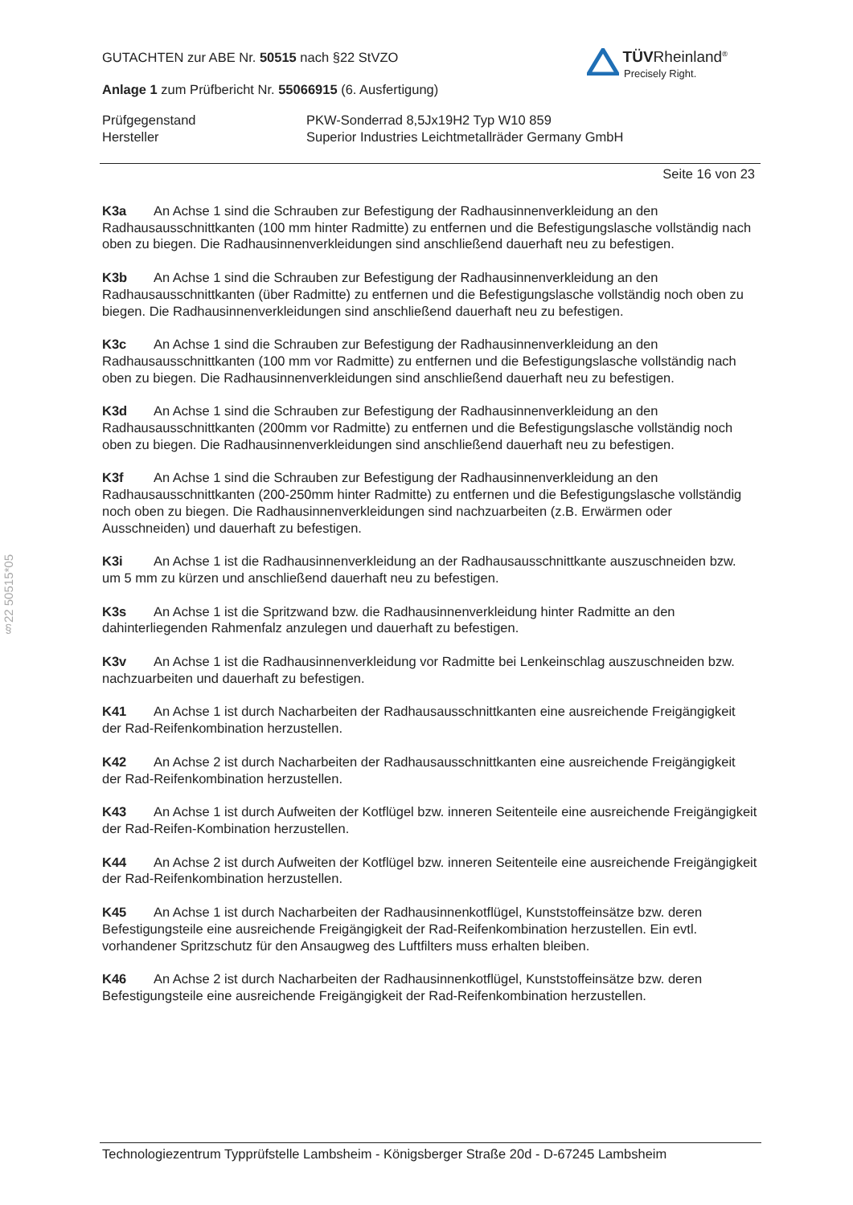§22 50515*05
TÜV Rheinland<sup>®</sup>
Precisely Right.
GUTACHTEN zur ABE Nr. 50515 nach §22 StVZO
Anlage 1 zum Prüfbericht Nr. 55066915 (6. Ausfertigung)
Prüfgegenstand PKW-Sonderrad 8,5Jx19H2 Typ W10 859
Hersteller Superior Industries Leichtmetallräder Germany GmbH
Seite 16 von 23
K3a An Achse 1 sind die Schrauben zur Befestigung der Radhausinnenverkleidung an den Radhausausschnittkanten (100 mm hinter Radmitte) zu entfernen und die Befestigungslasche vollständig nach oben zu biegen. Die Radhausinnenverkleidungen sind anschließend dauerhaft neu zu befestigen.
K3b An Achse 1 sind die Schrauben zur Befestigung der Radhausinnenverkleidung an den Radhausausschnittkanten (über Radmitte) zu entfernen und die Befestigungslasche vollständig noch oben zu biegen. Die Radhausinnenverkleidungen sind anschließend dauerhaft neu zu befestigen.
K3c An Achse 1 sind die Schrauben zur Befestigung der Radhausinnenverkleidung an den Radhausausschnittkanten (100 mm vor Radmitte) zu entfernen und die Befestigungslasche vollständig nach oben zu biegen. Die Radhausinnenverkleidungen sind anschließend dauerhaft neu zu befestigen.
K3d An Achse 1 sind die Schrauben zur Befestigung der Radhausinnenverkleidung an den Radhausausschnittkanten (200mm vor Radmitte) zu entfernen und die Befestigungslasche vollständig noch oben zu biegen. Die Radhausinnenverkleidungen sind anschließend dauerhaft neu zu befestigen.
K3f An Achse 1 sind die Schrauben zur Befestigung der Radhausinnenverkleidung an den Radhausausschnittkanten (200-250mm hinter Radmitte) zu entfernen und die Befestigungslasche vollständig noch oben zu biegen. Die Radhausinnenverkleidungen sind nachzuarbeiten (z.B. Erwärmen oder Ausschneiden) und dauerhaft zu befestigen.
K3i An Achse 1 ist die Radhausinnenverkleidung an der Radhausausschnittkante auszuschneiden bzw. um 5 mm zu kürzen und anschließend dauerhaft neu zu befestigen.
K3s An Achse 1 ist die Spritzwand bzw. die Radhausinnenverkleidung hinter Radmitte an den dahinterliegenden Rahmenfalz anzulegen und dauerhaft zu befestigen.
K3v An Achse 1 ist die Radhausinnenverkleidung vor Radmitte bei Lenkeinschlag auszuschneiden bzw. nachzuarbeiten und dauerhaft zu befestigen.
K41 An Achse 1 ist durch Nacharbeiten der Radhausausschnittkanten eine ausreichende Freigängigkeit der Rad-Reifenkombination herzustellen.
K42 An Achse 2 ist durch Nacharbeiten der Radhausausschnittkanten eine ausreichende Freigängigkeit der Rad-Reifenkombination herzustellen.
K43 An Achse 1 ist durch Aufweiten der Kotflügel bzw. inneren Seitenteile eine ausreichende Freigängigkeit der Rad-Reifen-Kombination herzustellen.
K44 An Achse 2 ist durch Aufweiten der Kotflügel bzw. inneren Seitenteile eine ausreichende Freigängigkeit der Rad-Reifenkombination herzustellen.
K45 An Achse 1 ist durch Nacharbeiten der Radhausinnenkotflügel, Kunststoffeinsätze bzw. deren Befestigungsteile eine ausreichende Freigängigkeit der Rad-Reifenkombination herzustellen. Ein evtl. vorhandener Spritzschutz für den Ansaugweg des Luftfilters muss erhalten bleiben.
K46 An Achse 2 ist durch Nacharbeiten der Radhausinnenkotflügel, Kunststoffeinsätze bzw. deren Befestigungsteile eine ausreichende Freigängigkeit der Rad-Reifenkombination herzustellen.
Technologiezentrum Typprüfstelle Lambsheim - Königsberger Straße 20d - D-67245 Lambsheim